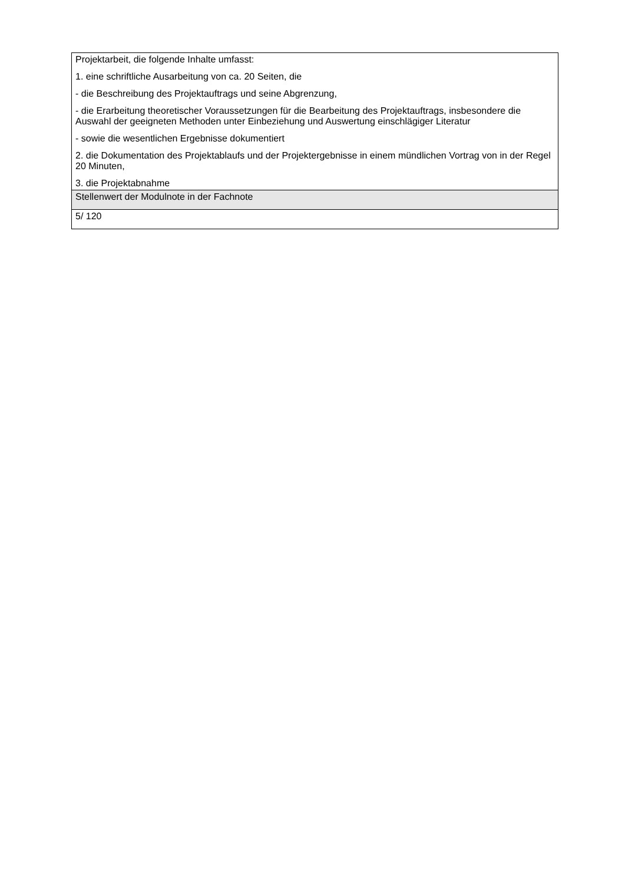| Projektarbeit, die folgende Inhalte umfasst: 1. eine schriftliche Ausarbeitung von ca. 20 Seiten, die - die Beschreibung des Projektauftrags und seine Abgrenzung, - die Erarbeitung theoretischer Voraussetzungen für die Bearbeitung des Projektauftrags, insbesondere die Auswahl der geeigneten Methoden unter Einbeziehung und Auswertung einschlägiger Literatur - sowie die wesentlichen Ergebnisse dokumentiert 2. die Dokumentation des Projektablaufs und der Projektergebnisse in einem mündlichen Vortrag von in der Regel 20 Minuten, 3. die Projektabnahme |
| Stellenwert der Modulnote in der Fachnote |
| 5/ 120 |